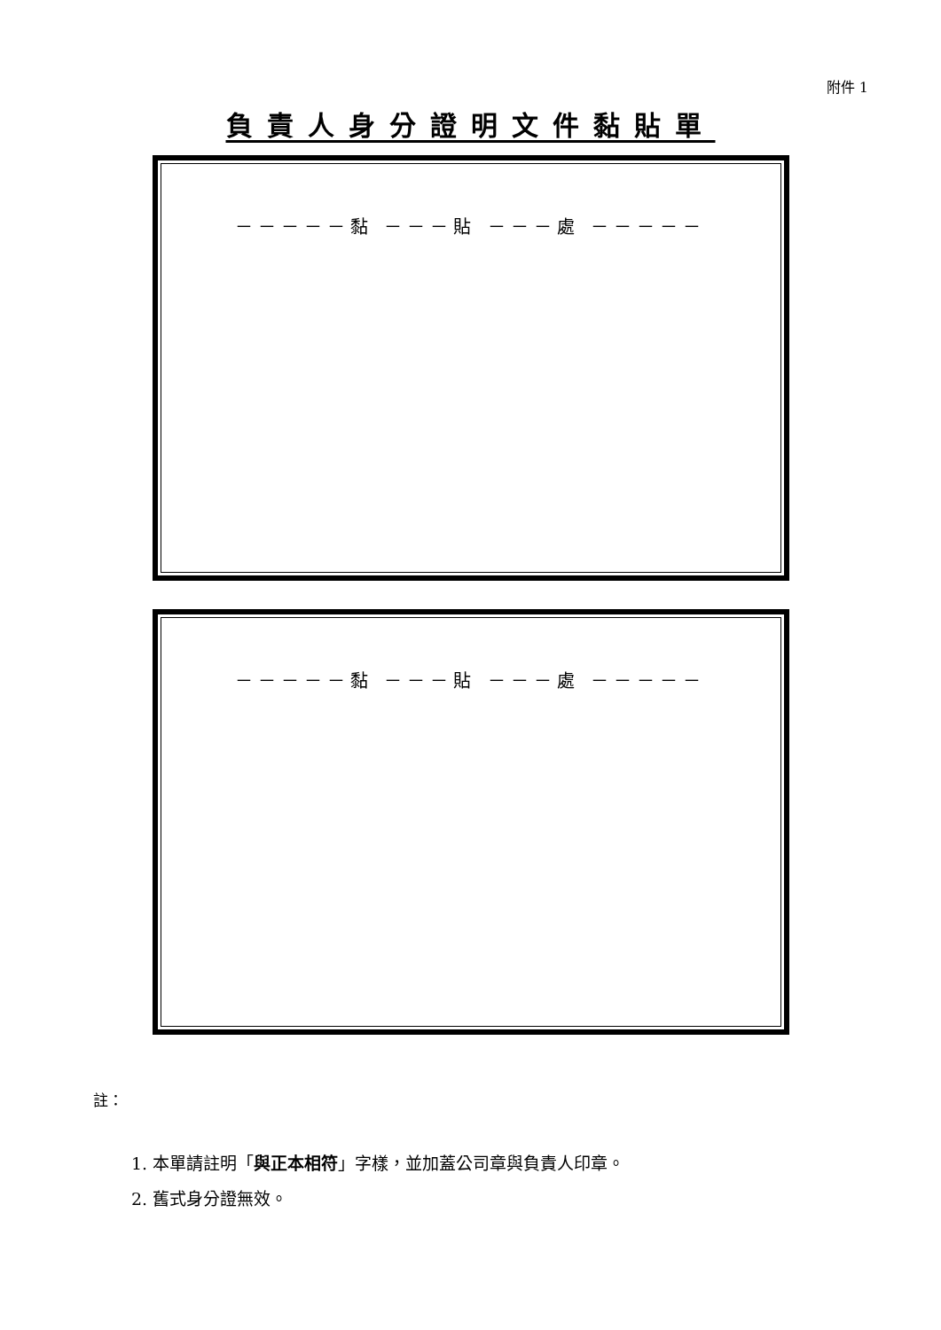附件 1
負責人身分證明文件黏貼單
－－－－－黏 －－－貼 －－－處 －－－－－
－－－－－黏 －－－貼 －－－處 －－－－－
註：
1. 本單請註明「與正本相符」字樣，並加蓋公司章與負責人印章。
2. 舊式身分證無效。